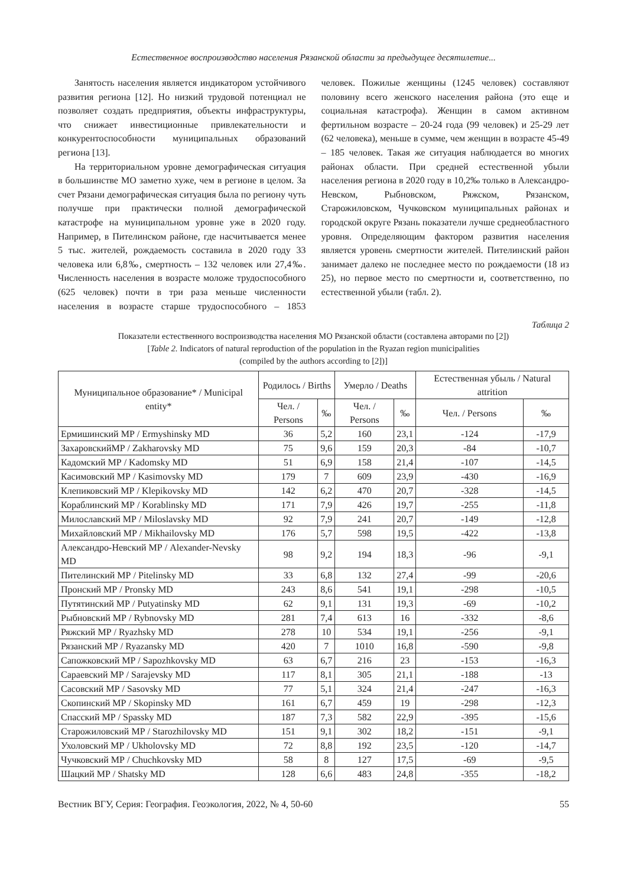Естественное воспроизводство населения Рязанской области за предыдущее десятилетие...
Занятость населения является индикатором устойчивого развития региона [12]. Но низкий трудовой потенциал не позволяет создать предприятия, объекты инфраструктуры, что снижает инвестиционные привлекательности и конкурентоспособности муниципальных образований региона [13].
На территориальном уровне демографическая ситуация в большинстве МО заметно хуже, чем в регионе в целом. За счет Рязани демографическая ситуация была по региону чуть получше при практически полной демографической катастрофе на муниципальном уровне уже в 2020 году. Например, в Пителинском районе, где насчитывается менее 5 тыс. жителей, рождаемость составила в 2020 году 33 человека или 6,8‰, смертность – 132 человек или 27,4‰. Численность населения в возрасте моложе трудоспособного (625 человек) почти в три раза меньше численности населения в возрасте старше трудоспособного – 1853 человек. Пожилые женщины (1245 человек) составляют половину всего женского населения района (это еще и социальная катастрофа). Женщин в самом активном фертильном возрасте – 20-24 года (99 человек) и 25-29 лет (62 человека), меньше в сумме, чем женщин в возрасте 45-49 – 185 человек. Такая же ситуация наблюдается во многих районах области. При средней естественной убыли населения региона в 2020 году в 10,2‰ только в Александро-Невском, Рыбновском, Ряжском, Рязанском, Старожиловском, Чучковском муниципальных районах и городской округе Рязань показатели лучше среднеобластного уровня. Определяющим фактором развития населения является уровень смертности жителей. Пителинский район занимает далеко не последнее место по рождаемости (18 из 25), но первое место по смертности и, соответственно, по естественной убыли (табл. 2).
Таблица 2
Показатели естественного воспроизводства населения МО Рязанской области (составлена авторами по [2])
[Table 2. Indicators of natural reproduction of the population in the Ryazan region municipalities
(compiled by the authors according to [2])]
| Муниципальное образование* / Municipal entity* | Родилось / Births | | Умерло / Deaths | | Естественная убыль / Natural attrition | |
| --- | --- | --- | --- | --- | --- | --- |
| | Чел. / Persons | ‰ | Чел. / Persons | ‰ | Чел. / Persons | ‰ |
| Ермишинский МР / Ermyshinsky MD | 36 | 5,2 | 160 | 23,1 | -124 | -17,9 |
| ЗахаровскийМР / Zakharovsky MD | 75 | 9,6 | 159 | 20,3 | -84 | -10,7 |
| Кадомский МР / Kadomsky MD | 51 | 6,9 | 158 | 21,4 | -107 | -14,5 |
| Касимовский МР / Kasimovsky MD | 179 | 7 | 609 | 23,9 | -430 | -16,9 |
| Клепиковский МР / Klepikovsky MD | 142 | 6,2 | 470 | 20,7 | -328 | -14,5 |
| Кораблинский МР / Korablinsky MD | 171 | 7,9 | 426 | 19,7 | -255 | -11,8 |
| Милославский МР / Miloslavsky MD | 92 | 7,9 | 241 | 20,7 | -149 | -12,8 |
| Михайловский МР / Mikhailovsky MD | 176 | 5,7 | 598 | 19,5 | -422 | -13,8 |
| Александро-Невский МР / Alexander-Nevsky MD | 98 | 9,2 | 194 | 18,3 | -96 | -9,1 |
| Пителинский МР / Pitelinsky MD | 33 | 6,8 | 132 | 27,4 | -99 | -20,6 |
| Пронский МР / Pronsky MD | 243 | 8,6 | 541 | 19,1 | -298 | -10,5 |
| Путятинский МР / Putyatinsky MD | 62 | 9,1 | 131 | 19,3 | -69 | -10,2 |
| Рыбновский МР / Rybnovsky MD | 281 | 7,4 | 613 | 16 | -332 | -8,6 |
| Ряжский МР / Ryazhsky MD | 278 | 10 | 534 | 19,1 | -256 | -9,1 |
| Рязанский МР / Ryazansky MD | 420 | 7 | 1010 | 16,8 | -590 | -9,8 |
| Сапожковский МР / Sapozhkovsky MD | 63 | 6,7 | 216 | 23 | -153 | -16,3 |
| Сараевский МР / Sarajevsky MD | 117 | 8,1 | 305 | 21,1 | -188 | -13 |
| Сасовский МР / Sasovsky MD | 77 | 5,1 | 324 | 21,4 | -247 | -16,3 |
| Скопинский МР / Skopinsky MD | 161 | 6,7 | 459 | 19 | -298 | -12,3 |
| Спасский МР / Spassky MD | 187 | 7,3 | 582 | 22,9 | -395 | -15,6 |
| Старожиловский МР / Starozhilovsky MD | 151 | 9,1 | 302 | 18,2 | -151 | -9,1 |
| Ухоловский МР / Ukholovsky MD | 72 | 8,8 | 192 | 23,5 | -120 | -14,7 |
| Чучковский МР / Chuchkovsky MD | 58 | 8 | 127 | 17,5 | -69 | -9,5 |
| Шацкий МР / Shatsky MD | 128 | 6,6 | 483 | 24,8 | -355 | -18,2 |
Вестник ВГУ, Серия: География. Геоэкология, 2022, № 4, 50-60 55